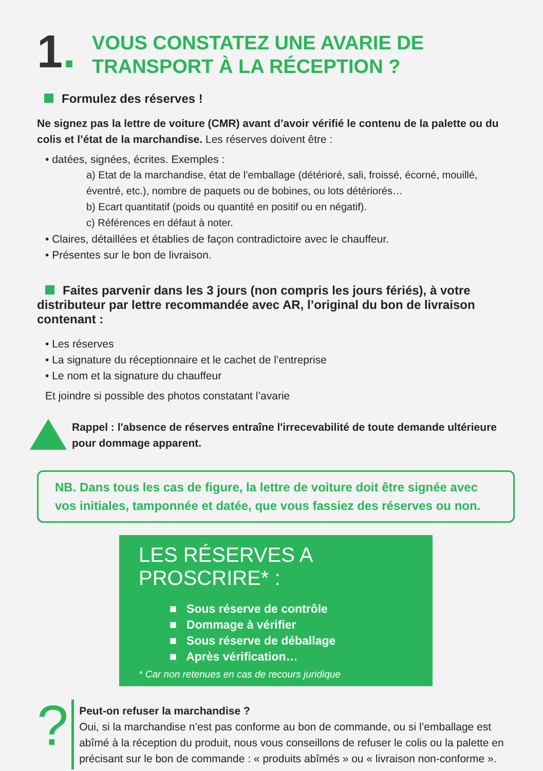1.
VOUS CONSTATEZ UNE AVARIE DE
TRANSPORT À LA RÉCEPTION ?
Formulez des réserves !
Ne signez pas la lettre de voiture (CMR) avant d’avoir vérifié le contenu de la palette ou du colis et l’état de la marchandise. Les réserves doivent être :
• datées, signées, écrites. Exemples :
a) Etat de la marchandise, état de l’emballage (détérioré, sali, froissé, écorné, mouillé, éventré, etc.), nombre de paquets ou de bobines, ou lots détériorés…
b) Ecart quantitatif (poids ou quantité en positif ou en négatif).
c) Références en défaut à noter.
• Claires, détaillées et établies de façon contradictoire avec le chauffeur.
• Présentes sur le bon de livraison.
Faites parvenir dans les 3 jours (non compris les jours fériés), à votre distributeur par lettre recommandée avec AR, l’original du bon de livraison contenant :
• Les réserves
• La signature du réceptionnaire et le cachet de l’entreprise
• Le nom et la signature du chauffeur
Et joindre si possible des photos constatant l’avarie
Rappel : l'absence de réserves entraîne l'irrecevabilité de toute demande ultérieure pour dommage apparent.
NB. Dans tous les cas de figure, la lettre de voiture doit être signée avec vos initiales, tamponnée et datée, que vous fassiez des réserves ou non.
LES RÉSERVES A PROSCRIRE* :
■ Sous réserve de contrôle
■ Dommage à vérifier
■ Sous réserve de déballage
■ Après vérification…
* Car non retenues en cas de recours juridique
?
Peut-on refuser la marchandise ?
Oui, si la marchandise n’est pas conforme au bon de commande, ou si l’emballage est abîmé à la réception du produit, nous vous conseillons de refuser le colis ou la palette en précisant sur le bon de commande : « produits abîmés » ou « livraison non-conforme ».